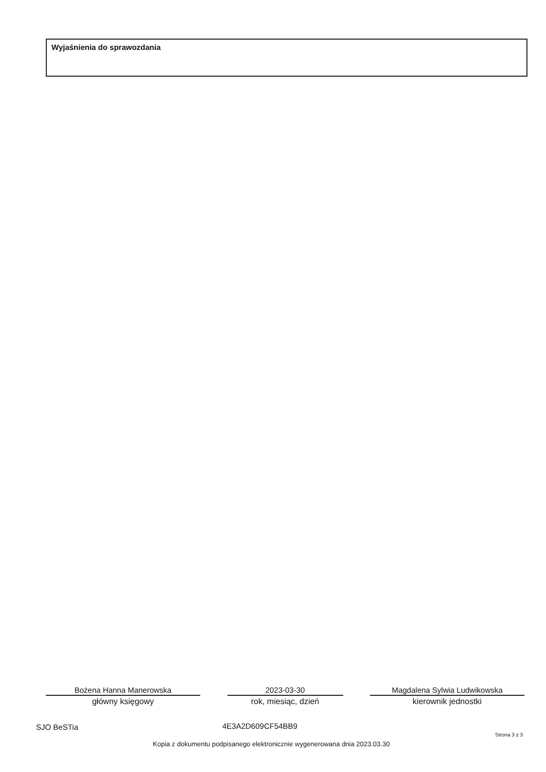Wyjaśnienia do sprawozdania
Bożena Hanna Manerowska
główny księgowy
2023-03-30
rok, miesiąc, dzień
Magdalena Sylwia Ludwikowska
kierownik jednostki
SJO BeSTia 4E3A2D609CF54BB9
Strona 3 z 3
Kopia z dokumentu podpisanego elektronicznie wygenerowana dnia 2023.03.30